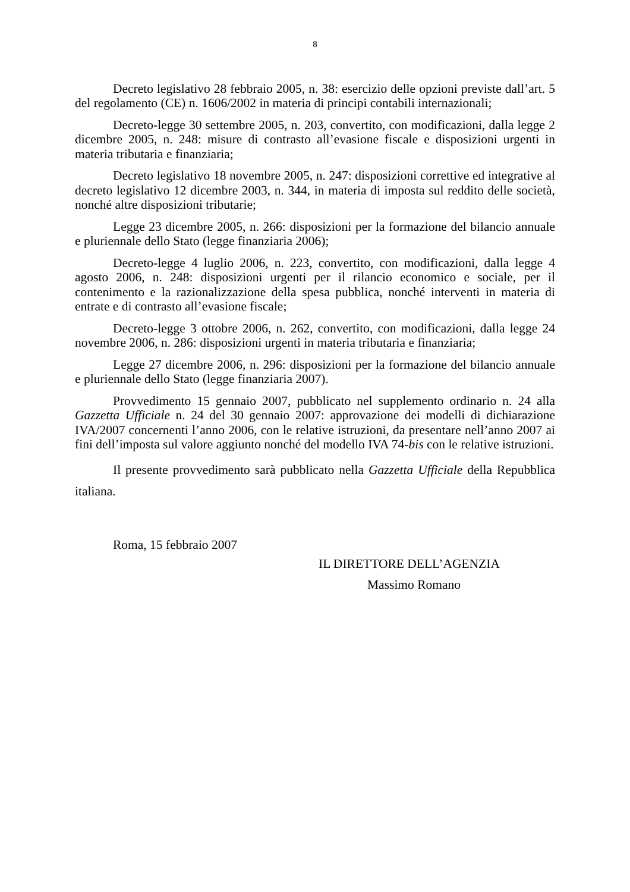8
Decreto legislativo 28 febbraio 2005, n. 38: esercizio delle opzioni previste dall’art. 5 del regolamento (CE) n. 1606/2002 in materia di principi contabili internazionali;
Decreto-legge 30 settembre 2005, n. 203, convertito, con modificazioni, dalla legge 2 dicembre 2005, n. 248: misure di contrasto all’evasione fiscale e disposizioni urgenti in materia tributaria e finanziaria;
Decreto legislativo 18 novembre 2005, n. 247: disposizioni correttive ed integrative al decreto legislativo 12 dicembre 2003, n. 344, in materia di imposta sul reddito delle società, nonché altre disposizioni tributarie;
Legge 23 dicembre 2005, n. 266: disposizioni per la formazione del bilancio annuale e pluriennale dello Stato (legge finanziaria 2006);
Decreto-legge 4 luglio 2006, n. 223, convertito, con modificazioni, dalla legge 4 agosto 2006, n. 248: disposizioni urgenti per il rilancio economico e sociale, per il contenimento e la razionalizzazione della spesa pubblica, nonché interventi in materia di entrate e di contrasto all’evasione fiscale;
Decreto-legge 3 ottobre 2006, n. 262, convertito, con modificazioni, dalla legge 24 novembre 2006, n. 286: disposizioni urgenti in materia tributaria e finanziaria;
Legge 27 dicembre 2006, n. 296: disposizioni per la formazione del bilancio annuale e pluriennale dello Stato (legge finanziaria 2007).
Provvedimento 15 gennaio 2007, pubblicato nel supplemento ordinario n. 24 alla Gazzetta Ufficiale n. 24 del 30 gennaio 2007: approvazione dei modelli di dichiarazione IVA/2007 concernenti l’anno 2006, con le relative istruzioni, da presentare nell’anno 2007 ai fini dell’imposta sul valore aggiunto nonché del modello IVA 74-bis con le relative istruzioni.
Il presente provvedimento sarà pubblicato nella Gazzetta Ufficiale della Repubblica italiana.
Roma, 15 febbraio 2007
IL DIRETTORE DELL’AGENZIA
Massimo Romano